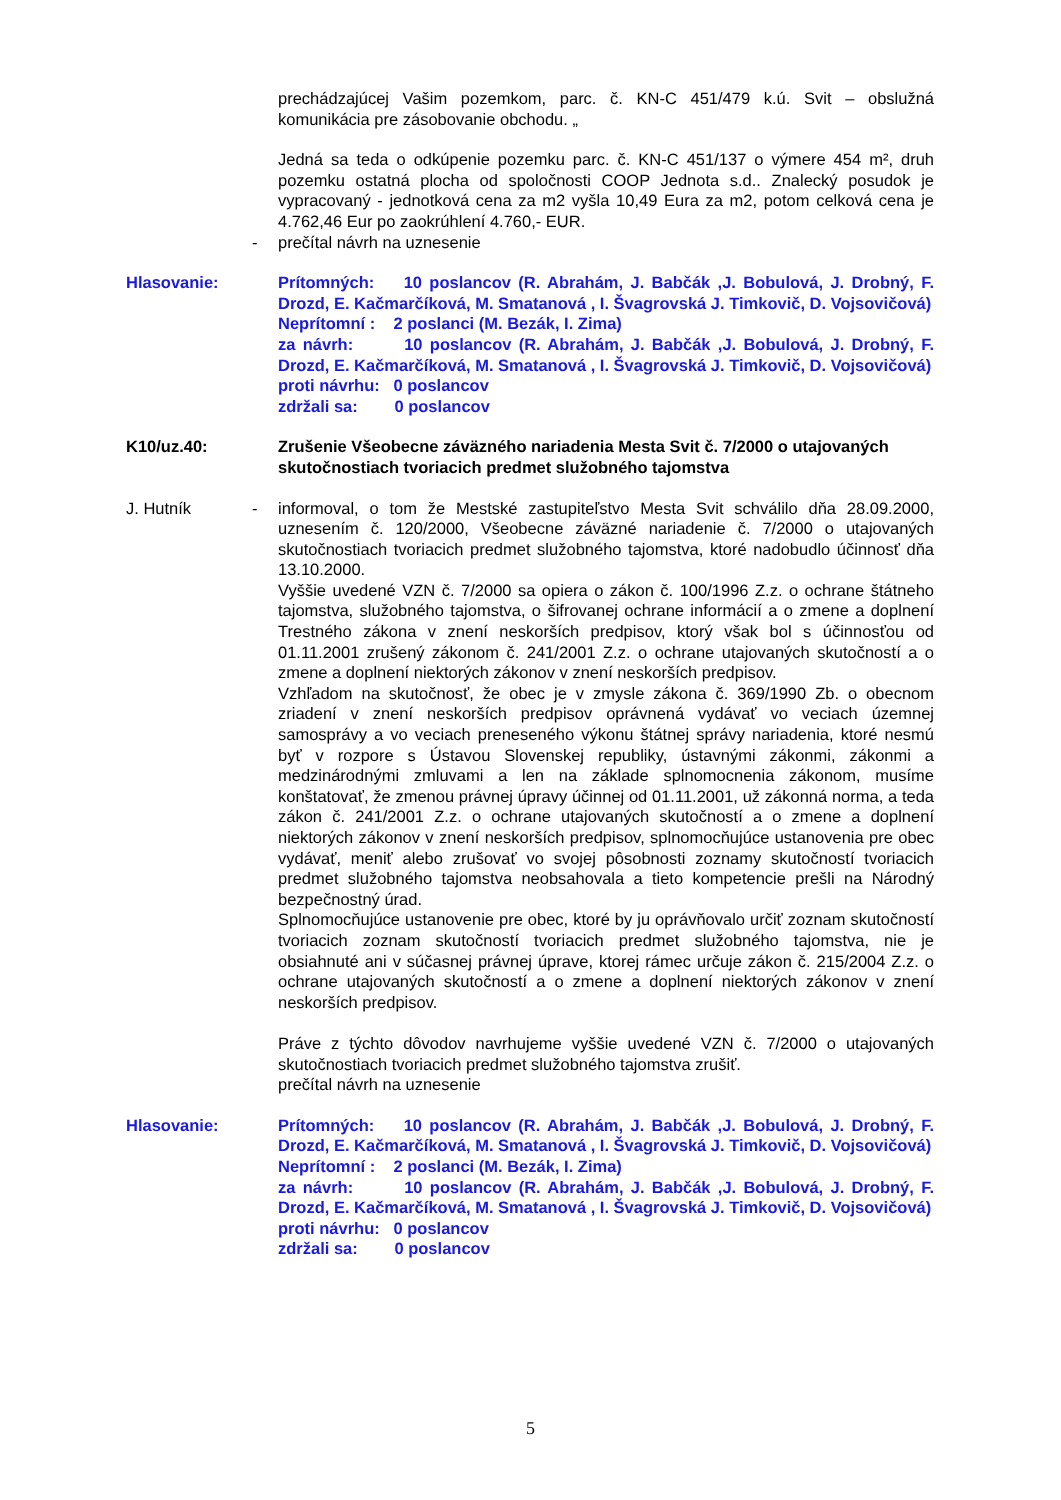prechádzajúcej Vašim pozemkom, parc. č. KN-C 451/479 k.ú. Svit – obslužná komunikácia pre zásobovanie obchodu. „
Jedná sa teda o odkúpenie pozemku parc. č. KN-C 451/137 o výmere 454 m², druh pozemku ostatná plocha od spoločnosti COOP Jednota s.d.. Znalecký posudok je vypracovaný - jednotková cena za m2 vyšla 10,49 Eura za m2, potom celková cena je 4.762,46 Eur po zaokrúhlení 4.760,- EUR.
- prečítal návrh na uznesenie
Hlasovanie: Prítomných: 10 poslancov (R. Abrahám, J. Babčák ,J. Bobulová, J. Drobný, F. Drozd, E. Kačmarčíková, M. Smatanová , I. Švagrovská J. Timkovič, D. Vojsovičová)
Neprítomní : 2 poslanci (M. Bezák, I. Zima)
za návrh: 10 poslancov (R. Abrahám, J. Babčák ,J. Bobulová, J. Drobný, F. Drozd, E. Kačmarčíková, M. Smatanová , I. Švagrovská J. Timkovič, D. Vojsovičová)
proti návrhu: 0 poslancov
zdržali sa: 0 poslancov
K10/uz.40: Zrušenie Všeobecne záväzného nariadenia Mesta Svit č. 7/2000 o utajovaných skutočnostiach tvoriacich predmet služobného tajomstva
J. Hutník - informoval, o tom že Mestské zastupiteľstvo Mesta Svit schválilo dňa 28.09.2000, uznesením č. 120/2000, Všeobecne záväzné nariadenie č. 7/2000 o utajovaných skutočnostiach tvoriacich predmet služobného tajomstva, ktoré nadobudlo účinnosť dňa 13.10.2000.
Vyššie uvedené VZN č. 7/2000 sa opiera o zákon č. 100/1996 Z.z. o ochrane štátneho tajomstva, služobného tajomstva, o šifrovanej ochrane informácií a o zmene a doplnení Trestného zákona v znení neskorších predpisov, ktorý však bol s účinnosťou od 01.11.2001 zrušený zákonom č. 241/2001 Z.z. o ochrane utajovaných skutočností a o zmene a doplnení niektorých zákonov v znení neskorších predpisov.
Vzhľadom na skutočnosť, že obec je v zmysle zákona č. 369/1990 Zb. o obecnom zriadení v znení neskorších predpisov oprávnená vydávať vo veciach územnej samosprávy a vo veciach preneseného výkonu štátnej správy nariadenia, ktoré nesmú byť v rozpore s Ústavou Slovenskej republiky, ústavnými zákonmi, zákonmi a medzinárodnými zmluvami a len na základe splnomocnenia zákonom, musíme konštatovať, že zmenou právnej úpravy účinnej od 01.11.2001, už zákonná norma, a teda zákon č. 241/2001 Z.z. o ochrane utajovaných skutočností a o zmene a doplnení niektorých zákonov v znení neskorších predpisov, splnomocňujúce ustanovenia pre obec vydávať, meniť alebo zrušovať vo svojej pôsobnosti zoznamy skutočností tvoriacich predmet služobného tajomstva neobsahovala a tieto kompetencie prešli na Národný bezpečnostný úrad.
Splnomocňujúce ustanovenie pre obec, ktoré by ju oprávňovalo určiť zoznam skutočností tvoriacich zoznam skutočností tvoriacich predmet služobného tajomstva, nie je obsiahnuté ani v súčasnej právnej úprave, ktorej rámec určuje zákon č. 215/2004 Z.z. o ochrane utajovaných skutočností a o zmene a doplnení niektorých zákonov v znení neskorších predpisov.
Práve z týchto dôvodov navrhujeme vyššie uvedené VZN č. 7/2000 o utajovaných skutočnostiach tvoriacich predmet služobného tajomstva zrušiť.
prečítal návrh na uznesenie
Hlasovanie: Prítomných: 10 poslancov (R. Abrahám, J. Babčák ,J. Bobulová, J. Drobný, F. Drozd, E. Kačmarčíková, M. Smatanová , I. Švagrovská J. Timkovič, D. Vojsovičová)
Neprítomní : 2 poslanci (M. Bezák, I. Zima)
za návrh: 10 poslancov (R. Abrahám, J. Babčák ,J. Bobulová, J. Drobný, F. Drozd, E. Kačmarčíková, M. Smatanová , I. Švagrovská J. Timkovič, D. Vojsovičová)
proti návrhu: 0 poslancov
zdržali sa: 0 poslancov
5